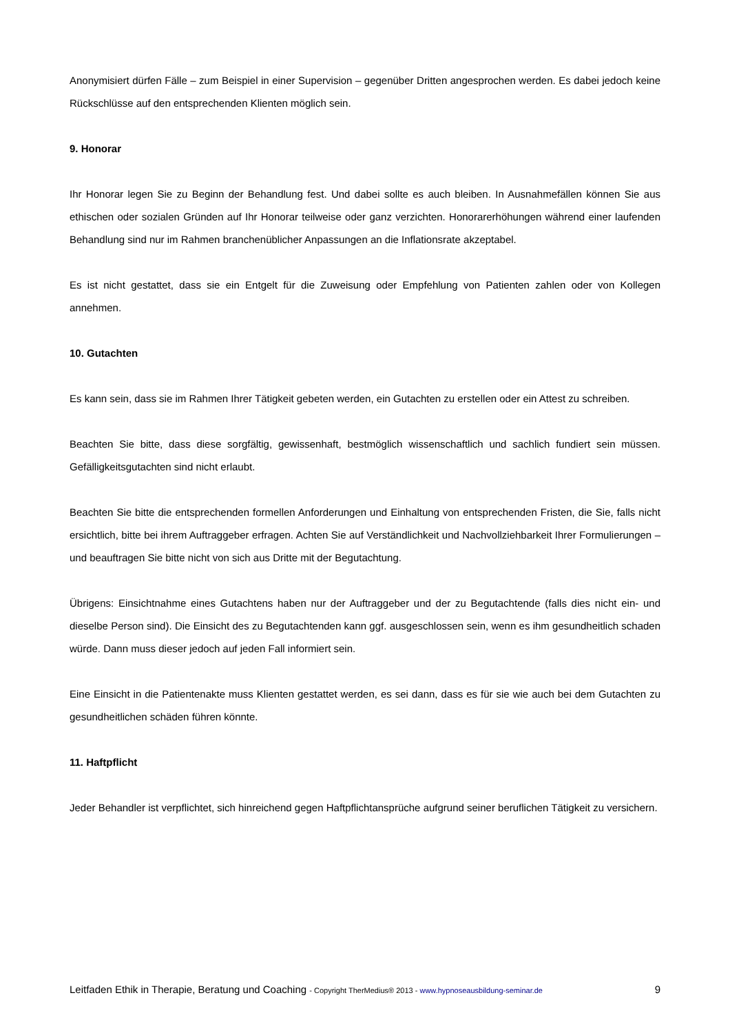Anonymisiert dürfen Fälle – zum Beispiel in einer Supervision – gegenüber Dritten angesprochen werden. Es dabei jedoch keine Rückschlüsse auf den entsprechenden Klienten möglich sein.
9. Honorar
Ihr Honorar legen Sie zu Beginn der Behandlung fest. Und dabei sollte es auch bleiben. In Ausnahmefällen können Sie aus ethischen oder sozialen Gründen auf Ihr Honorar teilweise oder ganz verzichten. Honorarerhöhungen während einer laufenden Behandlung sind nur im Rahmen branchenüblicher Anpassungen an die Inflationsrate akzeptabel.
Es ist nicht gestattet, dass sie ein Entgelt für die Zuweisung oder Empfehlung von Patienten zahlen oder von Kollegen annehmen.
10. Gutachten
Es kann sein, dass sie im Rahmen Ihrer Tätigkeit gebeten werden, ein Gutachten zu erstellen oder ein Attest zu schreiben.
Beachten Sie bitte, dass diese sorgfältig, gewissenhaft, bestmöglich wissenschaftlich und sachlich fundiert sein müssen. Gefälligkeitsgutachten sind nicht erlaubt.
Beachten Sie bitte die entsprechenden formellen Anforderungen und Einhaltung von entsprechenden Fristen, die Sie, falls nicht ersichtlich, bitte bei ihrem Auftraggeber erfragen. Achten Sie auf Verständlichkeit und Nachvollziehbarkeit Ihrer Formulierungen – und beauftragen Sie bitte nicht von sich aus Dritte mit der Begutachtung.
Übrigens: Einsichtnahme eines Gutachtens haben nur der Auftraggeber und der zu Begutachtende (falls dies nicht ein- und dieselbe Person sind). Die Einsicht des zu Begutachtenden kann ggf. ausgeschlossen sein, wenn es ihm gesundheitlich schaden würde. Dann muss dieser jedoch auf jeden Fall informiert sein.
Eine Einsicht in die Patientenakte muss Klienten gestattet werden, es sei dann, dass es für sie wie auch bei dem Gutachten zu gesundheitlichen schäden führen könnte.
11. Haftpflicht
Jeder Behandler ist verpflichtet, sich hinreichend gegen Haftpflichtansprüche aufgrund seiner beruflichen Tätigkeit zu versichern.
Leitfaden Ethik in Therapie, Beratung und Coaching - Copyright TherMedius® 2013 - www.hypnoseausbildung-seminar.de 9